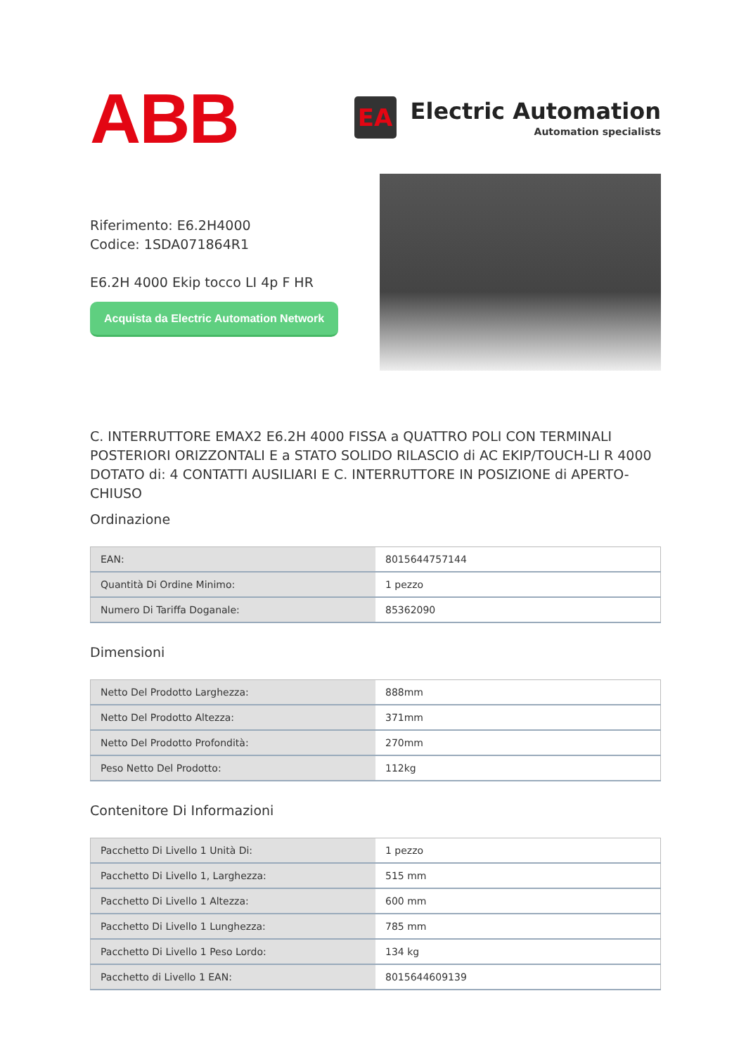ABB
EA
Electric Automation
Automation specialists
Riferimento: E6.2H4000
Codice: 1SDA071864R1
E6.2H 4000 Ekip tocco LI 4p F HR
Acquista da Electric Automation Network
C. INTERRUTTORE EMAX2 E6.2H 4000 FISSA a QUATTRO POLI CON TERMINALI POSTERIORI ORIZZONTALI E a STATO SOLIDO RILASCIO di AC EKIP/TOUCH-LI R 4000 DOTATO di: 4 CONTATTI AUSILIARI E C. INTERRUTTORE IN POSIZIONE di APERTO-CHIUSO
Ordinazione
| EAN: | 8015644757144 |
| Quantità Di Ordine Minimo: | 1 pezzo |
| Numero Di Tariffa Doganale: | 85362090 |
Dimensioni
| Netto Del Prodotto Larghezza: | 888mm |
| Netto Del Prodotto Altezza: | 371mm |
| Netto Del Prodotto Profondità: | 270mm |
| Peso Netto Del Prodotto: | 112kg |
Contenitore Di Informazioni
| Pacchetto Di Livello 1 Unità Di: | 1 pezzo |
| Pacchetto Di Livello 1, Larghezza: | 515 mm |
| Pacchetto Di Livello 1 Altezza: | 600 mm |
| Pacchetto Di Livello 1 Lunghezza: | 785 mm |
| Pacchetto Di Livello 1 Peso Lordo: | 134 kg |
| Pacchetto di Livello 1 EAN: | 8015644609139 |